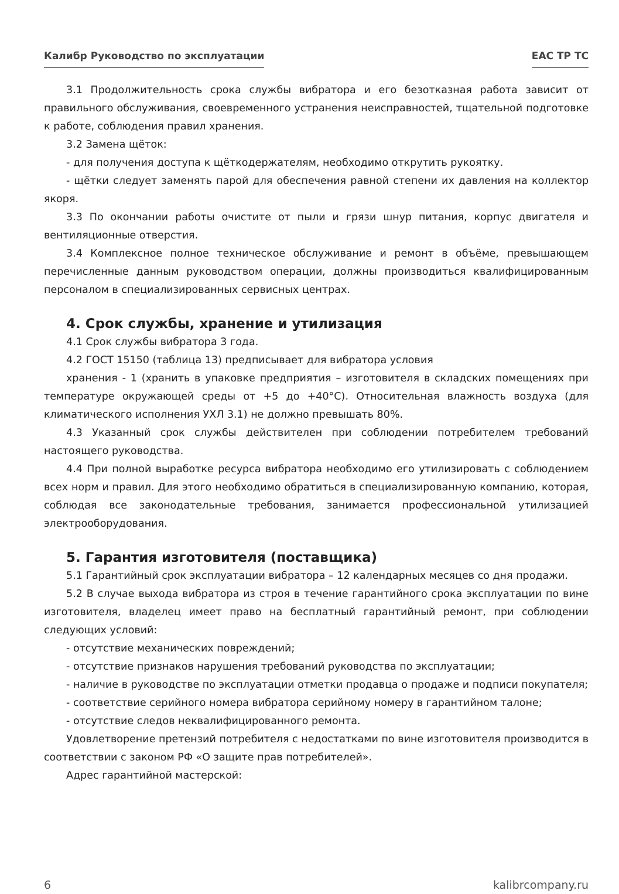Калибр Руководство по эксплуатации ЕАС ТР ТС
3.1 Продолжительность срока службы вибратора и его безотказная работа зависит от правильного обслуживания, своевременного устранения неисправностей, тщательной подготовке к работе, соблюдения правил хранения.
3.2 Замена щёток:
- для получения доступа к щёткодержателям, необходимо открутить рукоятку.
- щётки следует заменять парой для обеспечения равной степени их давления на коллектор якоря.
3.3 По окончании работы очистите от пыли и грязи шнур питания, корпус двигателя и вентиляционные отверстия.
3.4 Комплексное полное техническое обслуживание и ремонт в объёме, превышающем перечисленные данным руководством операции, должны производиться квалифицированным персоналом в специализированных сервисных центрах.
4. Срок службы, хранение и утилизация
4.1 Срок службы вибратора 3 года.
4.2 ГОСТ 15150 (таблица 13) предписывает для вибратора условия
хранения - 1 (хранить в упаковке предприятия – изготовителя в складских помещениях при температуре окружающей среды от +5 до +40°С). Относительная влажность воздуха (для климатического исполнения УХЛ 3.1) не должно превышать 80%.
4.3 Указанный срок службы действителен при соблюдении потребителем требований настоящего руководства.
4.4 При полной выработке ресурса вибратора необходимо его утилизировать с соблюдением всех норм и правил. Для этого необходимо обратиться в специализированную компанию, которая, соблюдая все законодательные требования, занимается профессиональной утилизацией электрооборудования.
5. Гарантия изготовителя (поставщика)
5.1 Гарантийный срок эксплуатации вибратора – 12 календарных месяцев со дня продажи.
5.2 В случае выхода вибратора из строя в течение гарантийного срока эксплуатации по вине изготовителя, владелец имеет право на бесплатный гарантийный ремонт, при соблюдении следующих условий:
- отсутствие механических повреждений;
- отсутствие признаков нарушения требований руководства по эксплуатации;
- наличие в руководстве по эксплуатации отметки продавца о продаже и подписи покупателя;
- соответствие серийного номера вибратора серийному номеру в гарантийном талоне;
- отсутствие следов неквалифицированного ремонта.
Удовлетворение претензий потребителя с недостатками по вине изготовителя производится в соответствии с законом РФ «О защите прав потребителей».
Адрес гарантийной мастерской:
6 kalibrcompany.ru